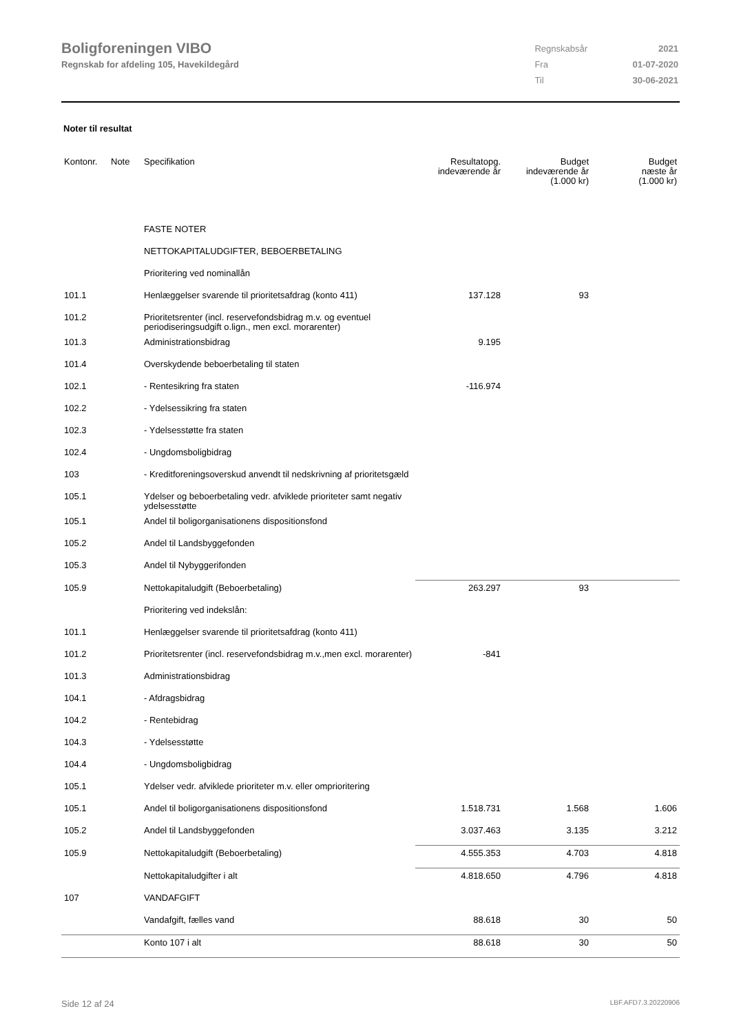Boligforeningen VIBO
Regnskab for afdeling 105, Havekildegård
| Regnskabsår | 2021 |
| Fra | 01-07-2020 |
| Til | 30-06-2021 |
Noter til resultat
| Kontonr. | Note | Specifikation | Resultatopg. indeværende år | Budget indeværende år (1.000 kr) | Budget næste år (1.000 kr) |
| --- | --- | --- | --- | --- | --- |
| | | FASTE NOTER | | | |
| | | NETTOKAPITALUDGIFTER, BEBOERBETALING | | | |
| | | Prioritering ved nominallån | | | |
| 101.1 | | Henlæggelser svarende til prioritetsafdrag (konto 411) | 137.128 | 93 | |
| 101.2 | | Prioritetsrenter (incl. reservefondsbidrag m.v. og eventuel periodiseringsudgift o.lign., men excl. morarenter) | | | |
| 101.3 | | Administrationsbidrag | 9.195 | | |
| 101.4 | | Overskydende beboerbetaling til staten | | | |
| 102.1 | | - Rentesikring fra staten | -116.974 | | |
| 102.2 | | - Ydelsessikring fra staten | | | |
| 102.3 | | - Ydelsesstøtte fra staten | | | |
| 102.4 | | - Ungdomsboligbidrag | | | |
| 103 | | - Kreditforeningsoverskud anvendt til nedskrivning af prioritetsgæld | | | |
| 105.1 | | Ydelser og beboerbetaling vedr. afviklede prioriteter samt negativ ydelsesstøtte | | | |
| 105.1 | | Andel til boligorganisationens dispositionsfond | | | |
| 105.2 | | Andel til Landsbyggefonden | | | |
| 105.3 | | Andel til Nybyggerifonden | | | |
| 105.9 | | Nettokapitaludgift (Beboerbetaling) | 263.297 | 93 | |
| | | Prioritering ved indekslån: | | | |
| 101.1 | | Henlæggelser svarende til prioritetsafdrag (konto 411) | | | |
| 101.2 | | Prioritetsrenter (incl. reservefondsbidrag m.v.,men excl. morarenter) | -841 | | |
| 101.3 | | Administrationsbidrag | | | |
| 104.1 | | - Afdragsbidrag | | | |
| 104.2 | | - Rentebidrag | | | |
| 104.3 | | - Ydelsesstøtte | | | |
| 104.4 | | - Ungdomsboligbidrag | | | |
| 105.1 | | Ydelser vedr. afviklede prioriteter m.v. eller omprioritering | | | |
| 105.1 | | Andel til boligorganisationens dispositionsfond | 1.518.731 | 1.568 | 1.606 |
| 105.2 | | Andel til Landsbyggefonden | 3.037.463 | 3.135 | 3.212 |
| 105.9 | | Nettokapitaludgift (Beboerbetaling) | 4.555.353 | 4.703 | 4.818 |
| | | Nettokapitaludgifter i alt | 4.818.650 | 4.796 | 4.818 |
| 107 | | VANDAFGIFT | | | |
| | | Vandafgift, fælles vand | 88.618 | 30 | 50 |
| | | Konto 107 i alt | 88.618 | 30 | 50 |
Side 12 af 24 LBF.AFD7.3.20220906